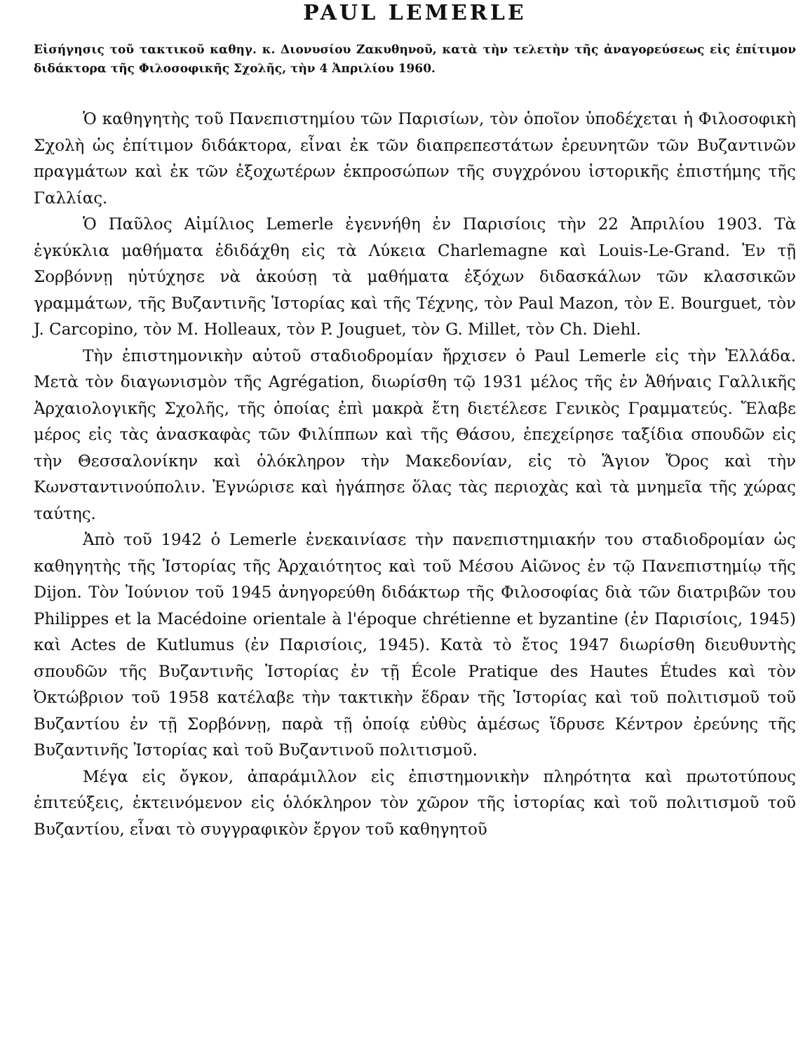PAUL LEMERLE
Εἰσήγησις τοῦ τακτικοῦ καθηγ. κ. Διονυσίου Ζακυθηνοῦ, κατὰ τὴν τελετὴν τῆς ἀναγορεύσεως εἰς ἐπίτιμον διδάκτορα τῆς Φιλοσοφικῆς Σχολῆς, τὴν 4 Ἀπριλίου 1960.
Ὁ καθηγητὴς τοῦ Πανεπιστημίου τῶν Παρισίων, τὸν ὁποῖον ὑποδέχεται ἡ Φιλοσοφικὴ Σχολὴ ὡς ἐπίτιμον διδάκτορα, εἶναι ἐκ τῶν διαπρεπεστάτων ἐρευνητῶν τῶν Βυζαντινῶν πραγμάτων καὶ ἐκ τῶν ἐξοχωτέρων ἐκπροσώπων τῆς συγχρόνου ἱστορικῆς ἐπιστήμης τῆς Γαλλίας.
Ὁ Παῦλος Αἰμίλιος Lemerle ἐγεννήθη ἐν Παρισίοις τὴν 22 Ἀπριλίου 1903. Τὰ ἐγκύκλια μαθήματα ἐδιδάχθη εἰς τὰ Λύκεια Charlemagne καὶ Louis-Le-Grand. Ἐν τῇ Σορβόννῃ ηὐτύχησε νὰ ἀκούσῃ τὰ μαθήματα ἐξόχων διδασκάλων τῶν κλασσικῶν γραμμάτων, τῆς Βυζαντινῆς Ἱστορίας καὶ τῆς Τέχνης, τὸν Paul Mazon, τὸν E. Bourguet, τὸν J. Carcopino, τὸν M. Holleaux, τὸν P. Jouguet, τὸν G. Millet, τὸν Ch. Diehl.
Τὴν ἐπιστημονικὴν αὐτοῦ σταδιοδρομίαν ἤρχισεν ὁ Paul Lemerle εἰς τὴν Ἑλλάδα. Μετὰ τὸν διαγωνισμὸν τῆς Agrégation, διωρίσθη τῷ 1931 μέλος τῆς ἐν Ἀθήναις Γαλλικῆς Ἀρχαιολογικῆς Σχολῆς, τῆς ὁποίας ἐπὶ μακρὰ ἔτη διετέλεσε Γενικὸς Γραμματεύς. Ἔλαβε μέρος εἰς τὰς ἀνασκαφὰς τῶν Φιλίππων καὶ τῆς Θάσου, ἐπεχείρησε ταξίδια σπουδῶν εἰς τὴν Θεσσαλονίκην καὶ ὁλόκληρον τὴν Μακεδονίαν, εἰς τὸ Ἅγιον Ὄρος καὶ τὴν Κωνσταντινούπολιν. Ἐγνώρισε καὶ ἠγάπησε ὅλας τὰς περιοχὰς καὶ τὰ μνημεῖα τῆς χώρας ταύτης.
Ἀπὸ τοῦ 1942 ὁ Lemerle ἐνεκαινίασε τὴν πανεπιστημιακήν του σταδιοδρομίαν ὡς καθηγητὴς τῆς Ἱστορίας τῆς Ἀρχαιότητος καὶ τοῦ Μέσου Αἰῶνος ἐν τῷ Πανεπιστημίῳ τῆς Dijon. Τὸν Ἰούνιον τοῦ 1945 ἀνηγορεύθη διδάκτωρ τῆς Φιλοσοφίας διὰ τῶν διατριβῶν του Philippes et la Macédoine orientale à l'époque chrétienne et byzantine (ἐν Παρισίοις, 1945) καὶ Actes de Kutlumus (ἐν Παρισίοις, 1945). Κατὰ τὸ ἔτος 1947 διωρίσθη διευθυντὴς σπουδῶν τῆς Βυζαντινῆς Ἱστορίας ἐν τῇ École Pratique des Hautes Études καὶ τὸν Ὀκτώβριον τοῦ 1958 κατέλαβε τὴν τακτικὴν ἕδραν τῆς Ἱστορίας καὶ τοῦ πολιτισμοῦ τοῦ Βυζαντίου ἐν τῇ Σορβόννῃ, παρὰ τῇ ὁποίᾳ εὐθὺς ἀμέσως ἵδρυσε Κέντρον ἐρεύνης τῆς Βυζαντινῆς Ἱστορίας καὶ τοῦ Βυζαντινοῦ πολιτισμοῦ.
Μέγα εἰς ὄγκον, ἀπαράμιλλον εἰς ἐπιστημονικὴν πληρότητα καὶ πρωτοτύπους ἐπιτεύξεις, ἐκτεινόμενον εἰς ὁλόκληρον τὸν χῶρον τῆς ἱστορίας καὶ τοῦ πολιτισμοῦ τοῦ Βυζαντίου, εἶναι τὸ συγγραφικὸν ἔργον τοῦ καθηγητοῦ